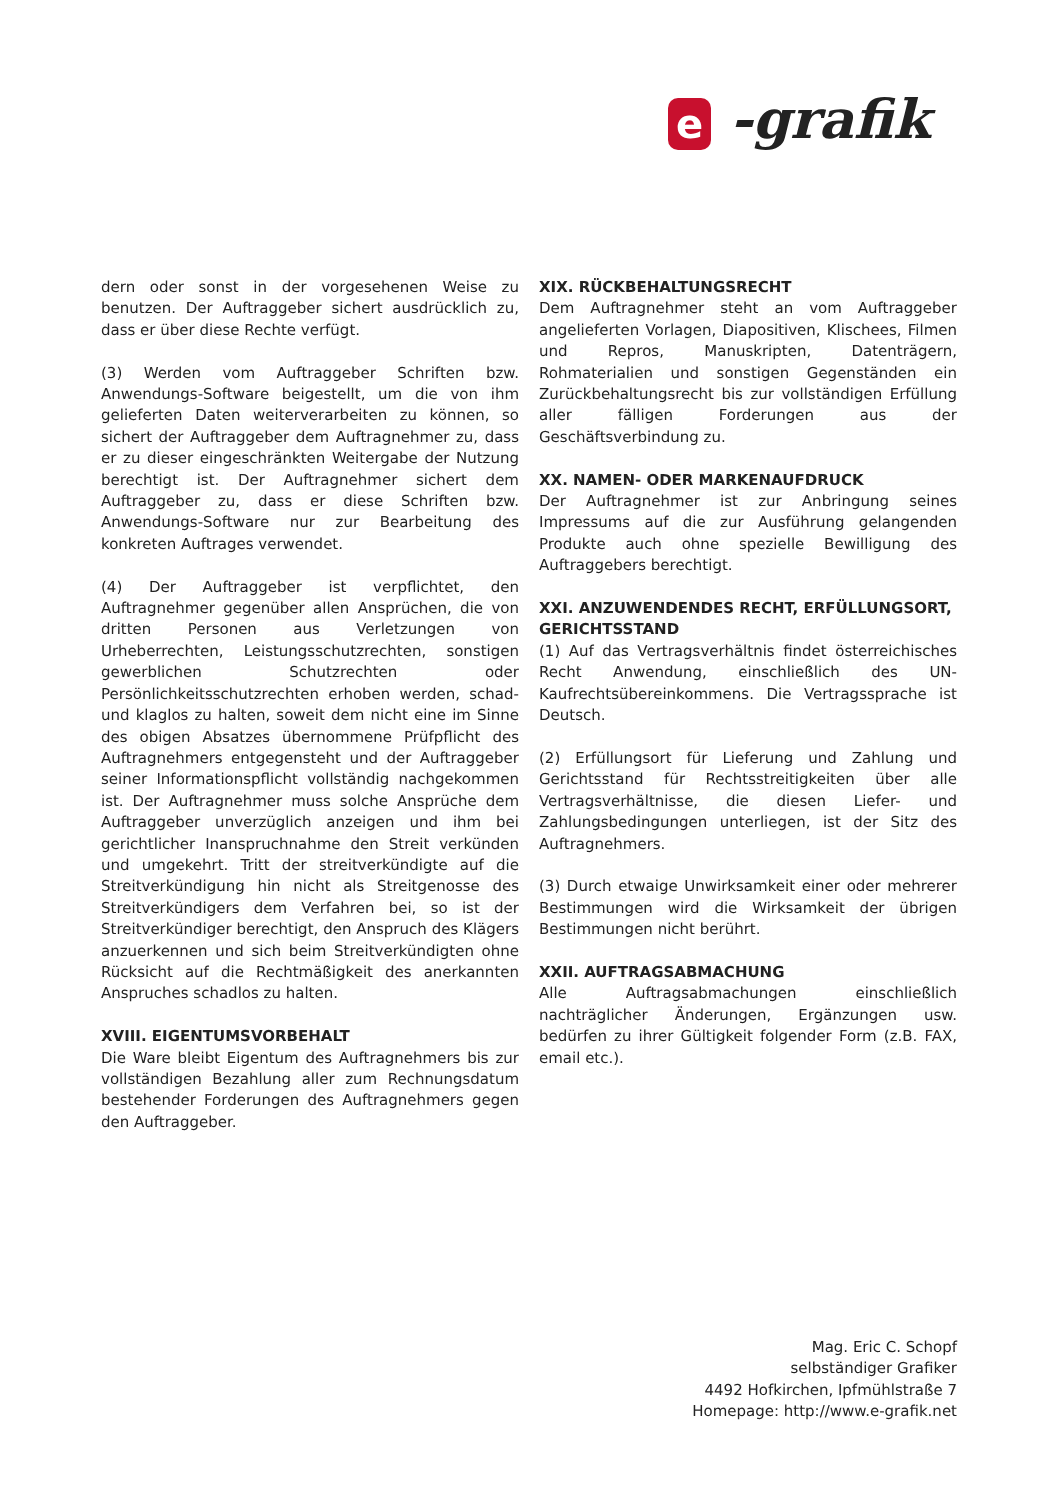e -grafik
dern oder sonst in der vorgesehenen Weise zu benutzen. Der Auftraggeber sichert ausdrücklich zu, dass er über diese Rechte verfügt.
(3) Werden vom Auftraggeber Schriften bzw. Anwendungs-Software beigestellt, um die von ihm gelieferten Daten weiterverarbeiten zu können, so sichert der Auftraggeber dem Auftragnehmer zu, dass er zu dieser eingeschränkten Weitergabe der Nutzung berechtigt ist. Der Auftragnehmer sichert dem Auftraggeber zu, dass er diese Schriften bzw. Anwendungs-Software nur zur Bearbeitung des konkreten Auftrages verwendet.
(4) Der Auftraggeber ist verpflichtet, den Auftragnehmer gegenüber allen Ansprüchen, die von dritten Personen aus Verletzungen von Urheberrechten, Leistungsschutzrechten, sonstigen gewerblichen Schutzrechten oder Persönlichkeitsschutzrechten erhoben werden, schad- und klaglos zu halten, soweit dem nicht eine im Sinne des obigen Absatzes übernommene Prüfpflicht des Auftragnehmers entgegensteht und der Auftraggeber seiner Informationspflicht vollständig nachgekommen ist. Der Auftragnehmer muss solche Ansprüche dem Auftraggeber unverzüglich anzeigen und ihm bei gerichtlicher Inanspruchnahme den Streit verkünden und umgekehrt. Tritt der streitverkündigte auf die Streitverkündigung hin nicht als Streitgenosse des Streitverkündigers dem Verfahren bei, so ist der Streitverkündiger berechtigt, den Anspruch des Klägers anzuerkennen und sich beim Streitverkündigten ohne Rücksicht auf die Rechtmäßigkeit des anerkannten Anspruches schadlos zu halten.
XVIII. EIGENTUMSVORBEHALT
Die Ware bleibt Eigentum des Auftragnehmers bis zur vollständigen Bezahlung aller zum Rechnungsdatum bestehender Forderungen des Auftragnehmers gegen den Auftraggeber.
XIX. RÜCKBEHALTUNGSRECHT
Dem Auftragnehmer steht an vom Auftraggeber angelieferten Vorlagen, Diapositiven, Klischees, Filmen und Repros, Manuskripten, Datenträgern, Rohmaterialien und sonstigen Gegenständen ein Zurückbehaltungsrecht bis zur vollständigen Erfüllung aller fälligen Forderungen aus der Geschäftsverbindung zu.
XX. NAMEN- ODER MARKENAUFDRUCK
Der Auftragnehmer ist zur Anbringung seines Impressums auf die zur Ausführung gelangenden Produkte auch ohne spezielle Bewilligung des Auftraggebers berechtigt.
XXI. ANZUWENDENDES RECHT, ERFÜLLUNGSORT, GERICHTSSTAND
(1) Auf das Vertragsverhältnis findet österreichisches Recht Anwendung, einschließlich des UN-Kaufrechtsübereinkommens. Die Vertragssprache ist Deutsch.
(2) Erfüllungsort für Lieferung und Zahlung und Gerichtsstand für Rechtsstreitigkeiten über alle Vertragsverhältnisse, die diesen Liefer- und Zahlungsbedingungen unterliegen, ist der Sitz des Auftragnehmers.
(3) Durch etwaige Unwirksamkeit einer oder mehrerer Bestimmungen wird die Wirksamkeit der übrigen Bestimmungen nicht berührt.
XXII. AUFTRAGSABMACHUNG
Alle Auftragsabmachungen einschließlich nachträglicher Änderungen, Ergänzungen usw. bedürfen zu ihrer Gültigkeit folgender Form (z.B. FAX, email etc.).
Mag. Eric C. Schopf
selbständiger Grafiker
4492 Hofkirchen, Ipfmühlstraße 7
Homepage: http://www.e-grafik.net